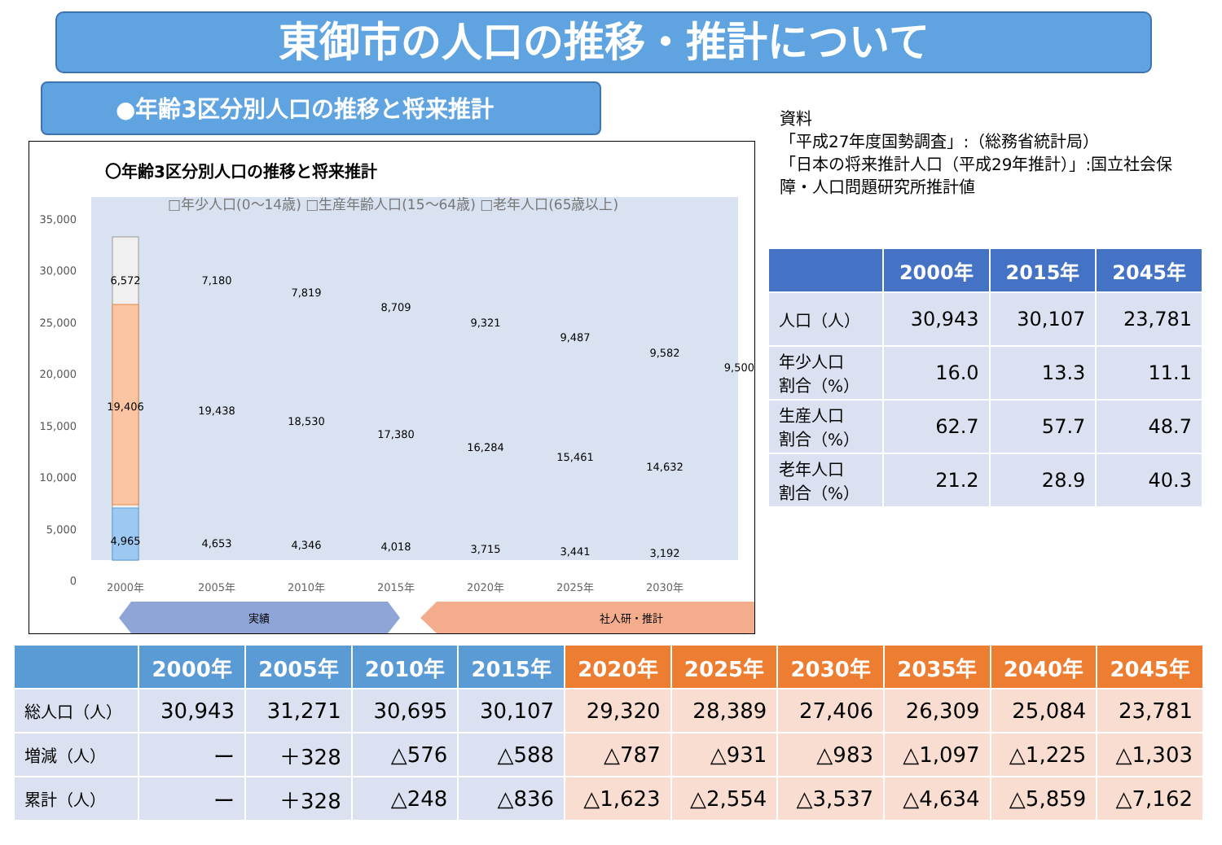東御市の人口の推移・推計について
●年齢3区分別人口の推移と将来推計
〇年齢3区分別人口の推移と将来推計
□年少人口(0～14歳) □生産年齢人口(15～64歳) □老年人口(65歳以上)
35,000
30,000
25,000
20,000
15,000
10,000
5,000
0
6,572
19,406
4,965
2000年
7,180
19,438
4,653
7,819
18,530
4,346
8,709
17,380
4,018
9,321
16,284
3,715
9,487
15,461
3,441
9,582
14,632
3,192
9,500
2005年
2010年
2015年
2020年
2025年
2030年
実績
社人研・推計
資料
「平成27年度国勢調査」:（総務省統計局）
「日本の将来推計人口（平成29年推計）」:国立社会保
障・人口問題研究所推計値
| | 2000年 | 2015年 | 2045年 |
| --- | --- | --- | --- |
| 人口（人） | 30,943 | 30,107 | 23,781 |
| 年少人口 割合（%） | 16.0 | 13.3 | 11.1 |
| 生産人口 割合（%） | 62.7 | 57.7 | 48.7 |
| 老年人口 割合（%） | 21.2 | 28.9 | 40.3 |
| | 2000年 | 2005年 | 2010年 | 2015年 | 2020年 | 2025年 | 2030年 | 2035年 | 2040年 | 2045年 |
| --- | --- | --- | --- | --- | --- | --- | --- | --- | --- | --- |
| 総人口（人） | 30,943 | 31,271 | 30,695 | 30,107 | 29,320 | 28,389 | 27,406 | 26,309 | 25,084 | 23,781 |
| 増減（人） | ー | ＋328 | △576 | △588 | △787 | △931 | △983 | △1,097 | △1,225 | △1,303 |
| 累計（人） | ー | ＋328 | △248 | △836 | △1,623 | △2,554 | △3,537 | △4,634 | △5,859 | △7,162 |